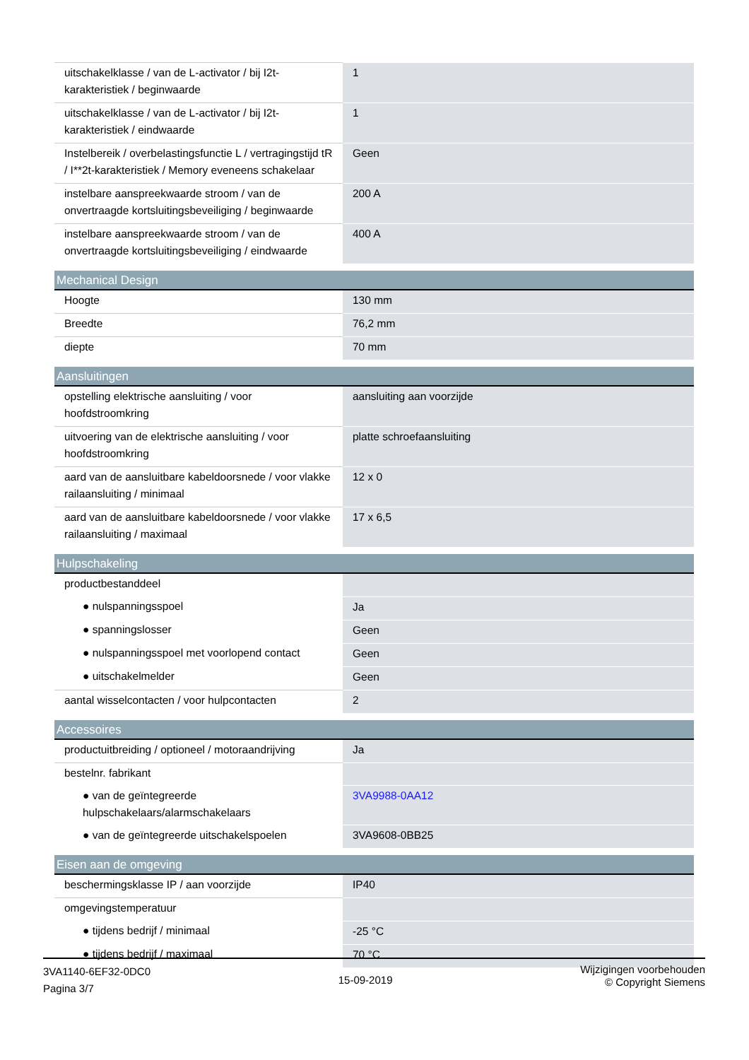| uitschakelklasse / van de L-activator / bij I2t-karakteristiek / beginwaarde | 1 |
| uitschakelklasse / van de L-activator / bij I2t-karakteristiek / eindwaarde | 1 |
| Instelbereik / overbelastingsfunctie L / vertragingstijd tR / I**2t-karakteristiek / Memory eveneens schakelaar | Geen |
| instelbare aanspreekwaarde stroom / van de onvertraagde kortsluitingsbeveiliging / beginwaarde | 200 A |
| instelbare aanspreekwaarde stroom / van de onvertraagde kortsluitingsbeveiliging / eindwaarde | 400 A |
| Mechanical Design | |
| --- | --- |
| Hoogte | 130 mm |
| Breedte | 76,2 mm |
| diepte | 70 mm |
| Aansluitingen | |
| --- | --- |
| opstelling elektrische aansluiting / voor hoofdstroomkring | aansluiting aan voorzijde |
| uitvoering van de elektrische aansluiting / voor hoofdstroomkring | platte schroefaansluiting |
| aard van de aansluitbare kabeldoorsnede / voor vlakke railaansluiting / minimaal | 12 x 0 |
| aard van de aansluitbare kabeldoorsnede / voor vlakke railaansluiting / maximaal | 17 x 6,5 |
| Hulpschakeling | |
| --- | --- |
| productbestanddeel | |
| ● nulspanningsspoel | Ja |
| ● spanningslosser | Geen |
| ● nulspanningsspoel met voorlopend contact | Geen |
| ● uitschakelmelder | Geen |
| aantal wisselcontacten / voor hulpcontacten | 2 |
| Accessoires | |
| --- | --- |
| productuitbreiding / optioneel / motoraandrijving | Ja |
| bestelnr. fabrikant | |
| ● van de geïntegreerde hulpschakelaars/alarmschakelaars | 3VA9988-0AA12 |
| ● van de geïntegreerde uitschakelspoelen | 3VA9608-0BB25 |
| Eisen aan de omgeving | |
| --- | --- |
| beschermingsklasse IP / aan voorzijde | IP40 |
| omgevingstemperatuur | |
| ● tijdens bedrijf / minimaal | -25 °C |
| ● tijdens bedrijf / maximaal | 70 °C |
3VA1140-6EF32-0DC0
Pagina 3/7
15-09-2019
Wijzigingen voorbehouden
© Copyright Siemens